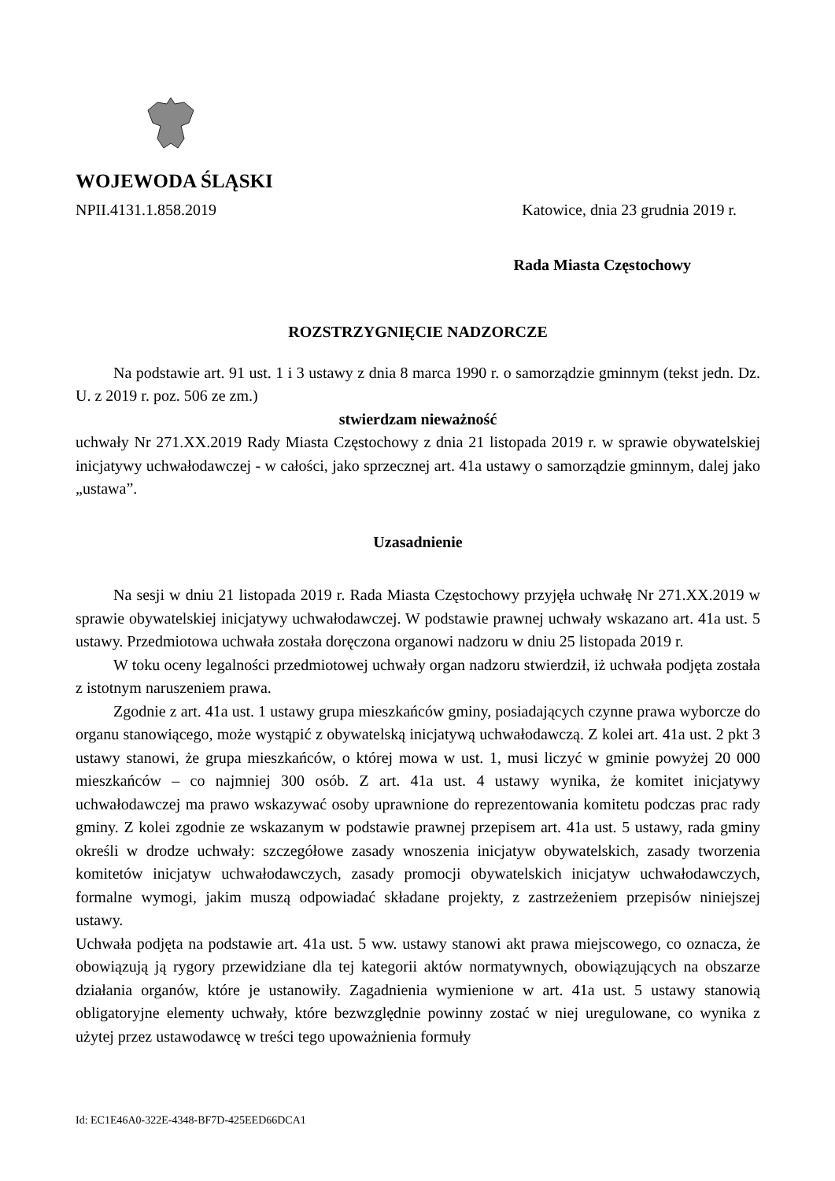WOJEWODA ŚLĄSKI
NPII.4131.1.858.2019 Katowice, dnia 23 grudnia 2019 r.
Rada Miasta Częstochowy
ROZSTRZYGNIĘCIE NADZORCZE
Na podstawie art. 91 ust. 1 i 3 ustawy z dnia 8 marca 1990 r. o samorządzie gminnym (tekst jedn. Dz. U. z 2019 r. poz. 506 ze zm.)
stwierdzam nieważność
uchwały Nr 271.XX.2019 Rady Miasta Częstochowy z dnia 21 listopada 2019 r. w sprawie obywatelskiej inicjatywy uchwałodawczej - w całości, jako sprzecznej art. 41a ustawy o samorządzie gminnym, dalej jako „ustawa”.
Uzasadnienie
Na sesji w dniu 21 listopada 2019 r. Rada Miasta Częstochowy przyjęła uchwałę Nr 271.XX.2019 w sprawie obywatelskiej inicjatywy uchwałodawczej. W podstawie prawnej uchwały wskazano art. 41a ust. 5 ustawy. Przedmiotowa uchwała została doręczona organowi nadzoru w dniu 25 listopada 2019 r.
W toku oceny legalności przedmiotowej uchwały organ nadzoru stwierdził, iż uchwała podjęta została z istotnym naruszeniem prawa.
Zgodnie z art. 41a ust. 1 ustawy grupa mieszkańców gminy, posiadających czynne prawa wyborcze do organu stanowiącego, może wystąpić z obywatelską inicjatywą uchwałodawczą. Z kolei art. 41a ust. 2 pkt 3 ustawy stanowi, że grupa mieszkańców, o której mowa w ust. 1, musi liczyć w gminie powyżej 20 000 mieszkańców – co najmniej 300 osób. Z art. 41a ust. 4 ustawy wynika, że komitet inicjatywy uchwałodawczej ma prawo wskazywać osoby uprawnione do reprezentowania komitetu podczas prac rady gminy. Z kolei zgodnie ze wskazanym w podstawie prawnej przepisem art. 41a ust. 5 ustawy, rada gminy określi w drodze uchwały: szczegółowe zasady wnoszenia inicjatyw obywatelskich, zasady tworzenia komitetów inicjatyw uchwałodawczych, zasady promocji obywatelskich inicjatyw uchwałodawczych, formalne wymogi, jakim muszą odpowiadać składane projekty, z zastrzeżeniem przepisów niniejszej ustawy.
Uchwała podjęta na podstawie art. 41a ust. 5 ww. ustawy stanowi akt prawa miejscowego, co oznacza, że obowiązują ją rygory przewidziane dla tej kategorii aktów normatywnych, obowiązujących na obszarze działania organów, które je ustanowiły. Zagadnienia wymienione w art. 41a ust. 5 ustawy stanowią obligatoryjne elementy uchwały, które bezwzględnie powinny zostać w niej uregulowane, co wynika z użytej przez ustawodawcę w treści tego upoważnienia formuły
Id: EC1E46A0-322E-4348-BF7D-425EED66DCA1